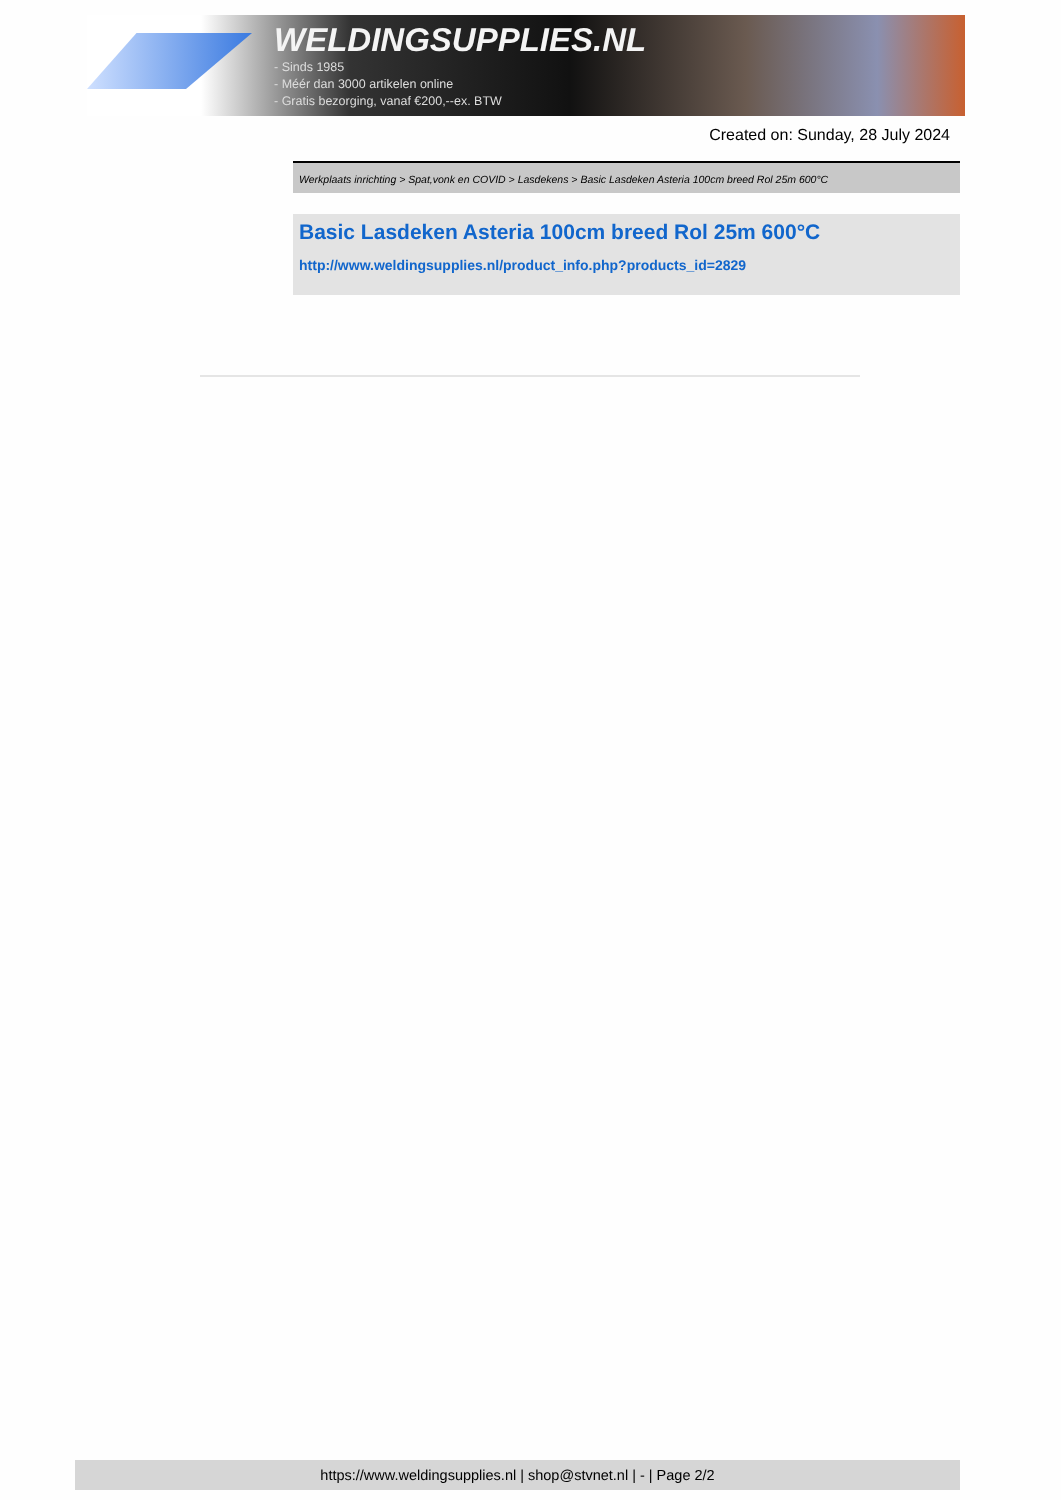WELDINGSUPPLIES.NL
- Sinds 1985
- Méér dan 3000 artikelen online
- Gratis bezorging, vanaf €200,--ex. BTW
Created on: Sunday, 28 July 2024
Werkplaats inrichting > Spat,vonk en COVID > Lasdekens > Basic Lasdeken Asteria 100cm breed Rol 25m 600°C
Basic Lasdeken Asteria 100cm breed Rol 25m 600°C
http://www.weldingsupplies.nl/product_info.php?products_id=2829
https://www.weldingsupplies.nl | shop@stvnet.nl | - | Page 2/2